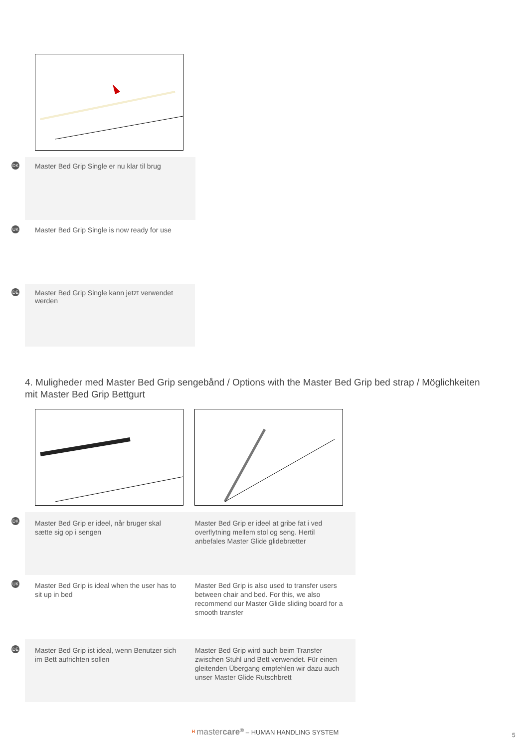DK
Master Bed Grip Single er nu klar til brug
UK
Master Bed Grip Single is now ready for use
DE
Master Bed Grip Single kann jetzt verwendet werden
4. Muligheder med Master Bed Grip sengebånd / Options with the Master Bed Grip bed strap / Möglichkeiten mit Master Bed Grip Bettgurt
DK
Master Bed Grip er ideel, når bruger skal sætte sig op i sengen
Master Bed Grip er ideel at gribe fat i ved overflytning mellem stol og seng. Hertil anbefales Master Glide glidebrætter
UK
Master Bed Grip is ideal when the user has to sit up in bed
Master Bed Grip is also used to transfer users between chair and bed. For this, we also recommend our Master Glide sliding board for a smooth transfer
DE
Master Bed Grip ist ideal, wenn Benutzer sich im Bett aufrichten sollen
Master Bed Grip wird auch beim Transfer zwischen Stuhl und Bett verwendet. Für einen gleitenden Übergang empfehlen wir dazu auch unser Master Glide Rutschbrett
ᴴ mastercare<sup>®</sup> – HUMAN HANDLING SYSTEM
5